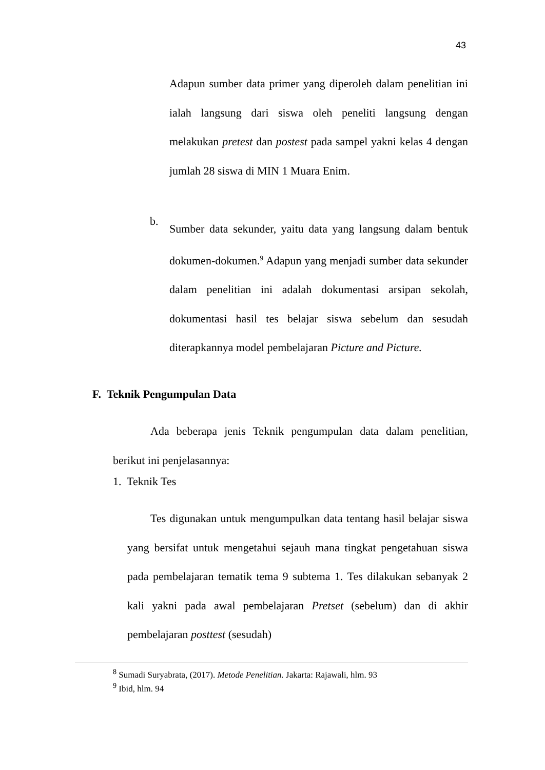43
Adapun sumber data primer yang diperoleh dalam penelitian ini ialah langsung dari siswa oleh peneliti langsung dengan melakukan pretest dan postest pada sampel yakni kelas 4 dengan jumlah 28 siswa di MIN 1 Muara Enim.
b.
Sumber data sekunder, yaitu data yang langsung dalam bentuk dokumen-dokumen.<sup>9</sup> Adapun yang menjadi sumber data sekunder dalam penelitian ini adalah dokumentasi arsipan sekolah, dokumentasi hasil tes belajar siswa sebelum dan sesudah diterapkannya model pembelajaran Picture and Picture.
F. Teknik Pengumpulan Data
Ada beberapa jenis Teknik pengumpulan data dalam penelitian, berikut ini penjelasannya:
1. Teknik Tes
Tes digunakan untuk mengumpulkan data tentang hasil belajar siswa yang bersifat untuk mengetahui sejauh mana tingkat pengetahuan siswa pada pembelajaran tematik tema 9 subtema 1. Tes dilakukan sebanyak 2 kali yakni pada awal pembelajaran Pretset (sebelum) dan di akhir pembelajaran posttest (sesudah)
<sup>8</sup> Sumadi Suryabrata, (2017). Metode Penelitian. Jakarta: Rajawali, hlm. 93
<sup>9</sup> Ibid, hlm. 94